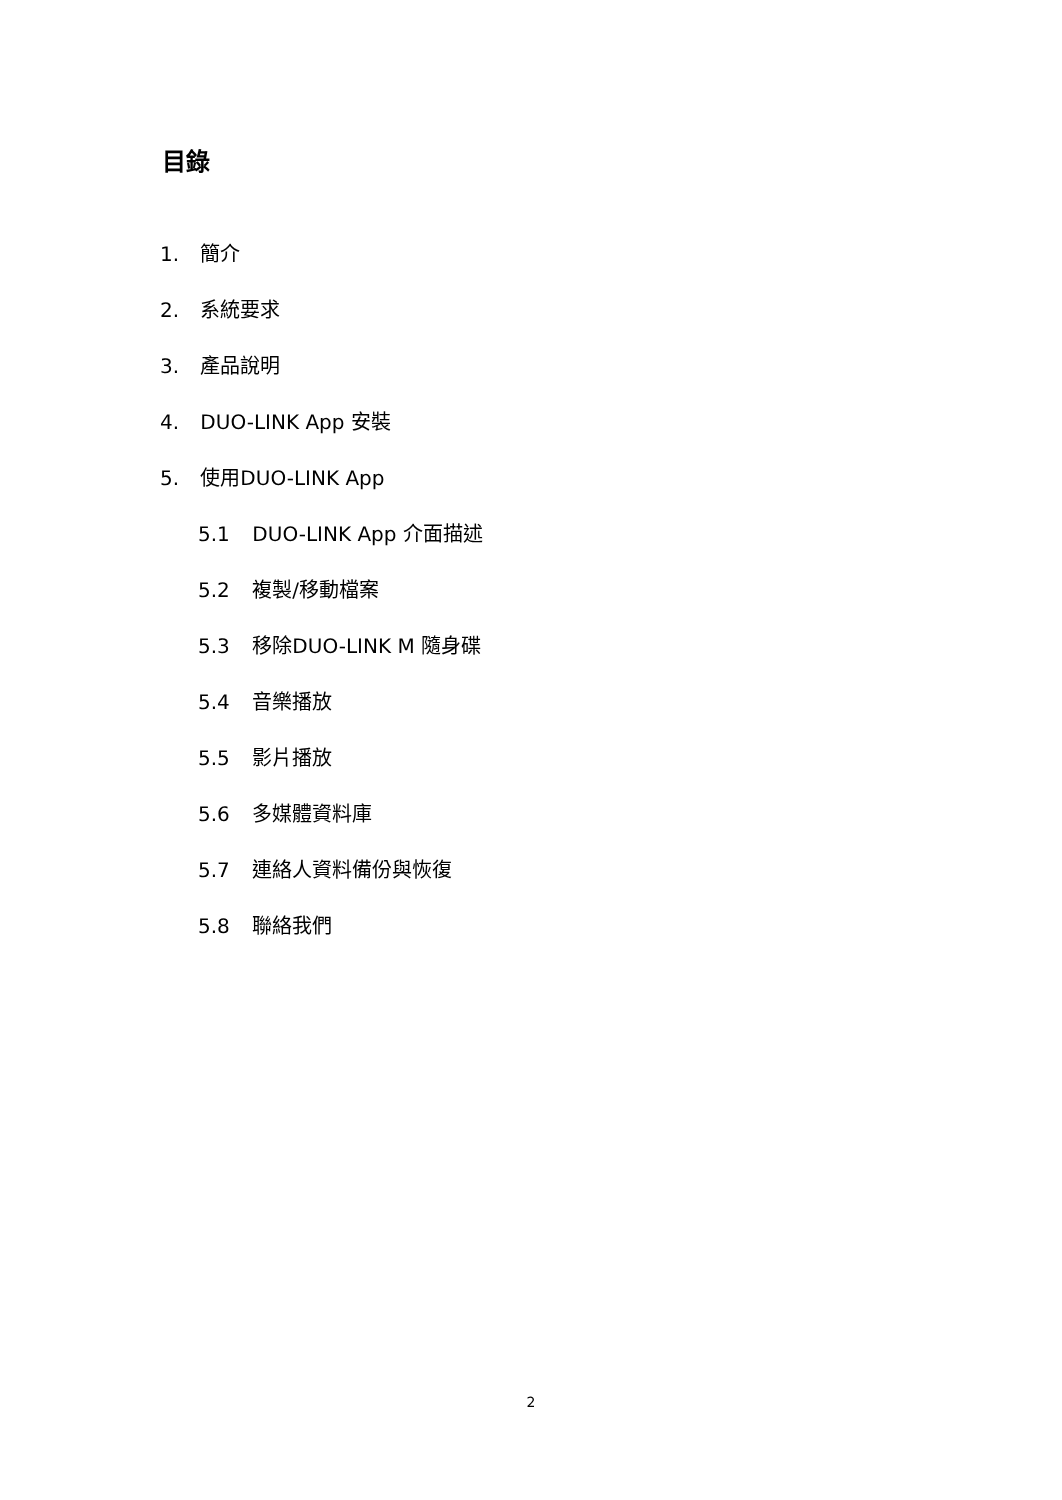目錄
1. 簡介
2. 系統要求
3. 產品說明
4. DUO-LINK App 安裝
5. 使用DUO-LINK App
5.1 DUO-LINK App 介面描述
5.2 複製/移動檔案
5.3 移除DUO-LINK M 隨身碟
5.4 音樂播放
5.5 影片播放
5.6 多媒體資料庫
5.7 連絡人資料備份與恢復
5.8 聯絡我們
2